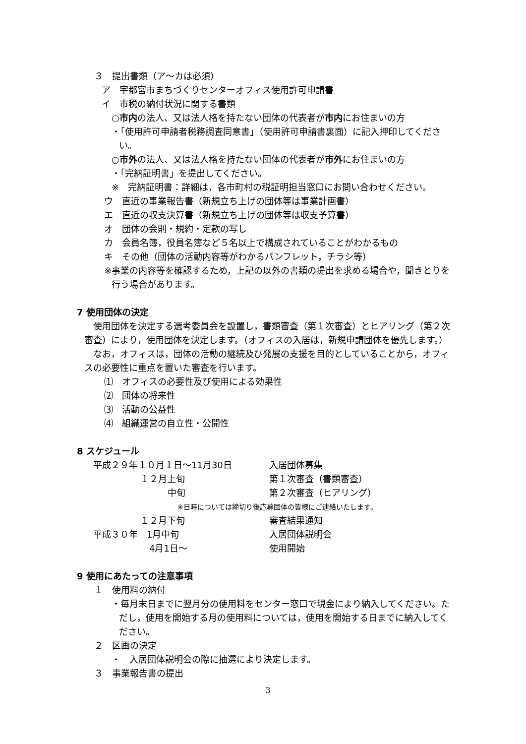３　提出書類（ア～カは必須）
ア　宇都宮市まちづくりセンターオフィス使用許可申請書
イ　市税の納付状況に関する書類
○市内の法人、又は法人格を持たない団体の代表者が市内にお住まいの方
・「使用許可申請者税務調査同意書」（使用許可申請書裏面）に記入押印してください。
○市外の法人、又は法人格を持たない団体の代表者が市外にお住まいの方
・「完納証明書」を提出してください。
※　完納証明書：詳細は，各市町村の税証明担当窓口にお問い合わせください。
ウ　直近の事業報告書（新規立ち上げの団体等は事業計画書）
エ　直近の収支決算書（新規立ち上げの団体等は収支予算書）
オ　団体の会則・規約・定款の写し
カ　会員名簿，役員名簿など５名以上で構成されていることがわかるもの
キ　その他（団体の活動内容等がわかるパンフレット，チラシ等）
※事業の内容等を確認するため，上記の以外の書類の提出を求める場合や，聞きとりを行う場合があります。
7 使用団体の決定
使用団体を決定する選考委員会を設置し，書類審査（第１次審査）とヒアリング（第２次審査）により，使用団体を決定します。（オフィスの入居は，新規申請団体を優先します。）
なお，オフィスは，団体の活動の継続及び発展の支援を目的としていることから，オフィスの必要性に重点を置いた審査を行います。
⑴　オフィスの必要性及び使用による効果性
⑵　団体の将来性
⑶　活動の公益性
⑷　組織運営の自立性・公開性
8 スケジュール
| 平成２９年１０月１日～11月30日 | 入居団体募集 |
| １２月上旬 | 第１次審査（書類審査） |
| 中旬 | 第２次審査（ヒアリング） |
| ※日時については締切り後応募団体の皆様にご連絡いたします。 | |
| １２月下旬 | 審査結果通知 |
| 平成３０年 1月中旬 | 入居団体説明会 |
| 4月1日～ | 使用開始 |
9 使用にあたっての注意事項
１　使用料の納付
・毎月末日までに翌月分の使用料をセンター窓口で現金により納入してください。ただし，使用を開始する月の使用料については，使用を開始する日までに納入してください。
２　区画の決定
・　入居団体説明会の際に抽選により決定します。
３　事業報告書の提出
3